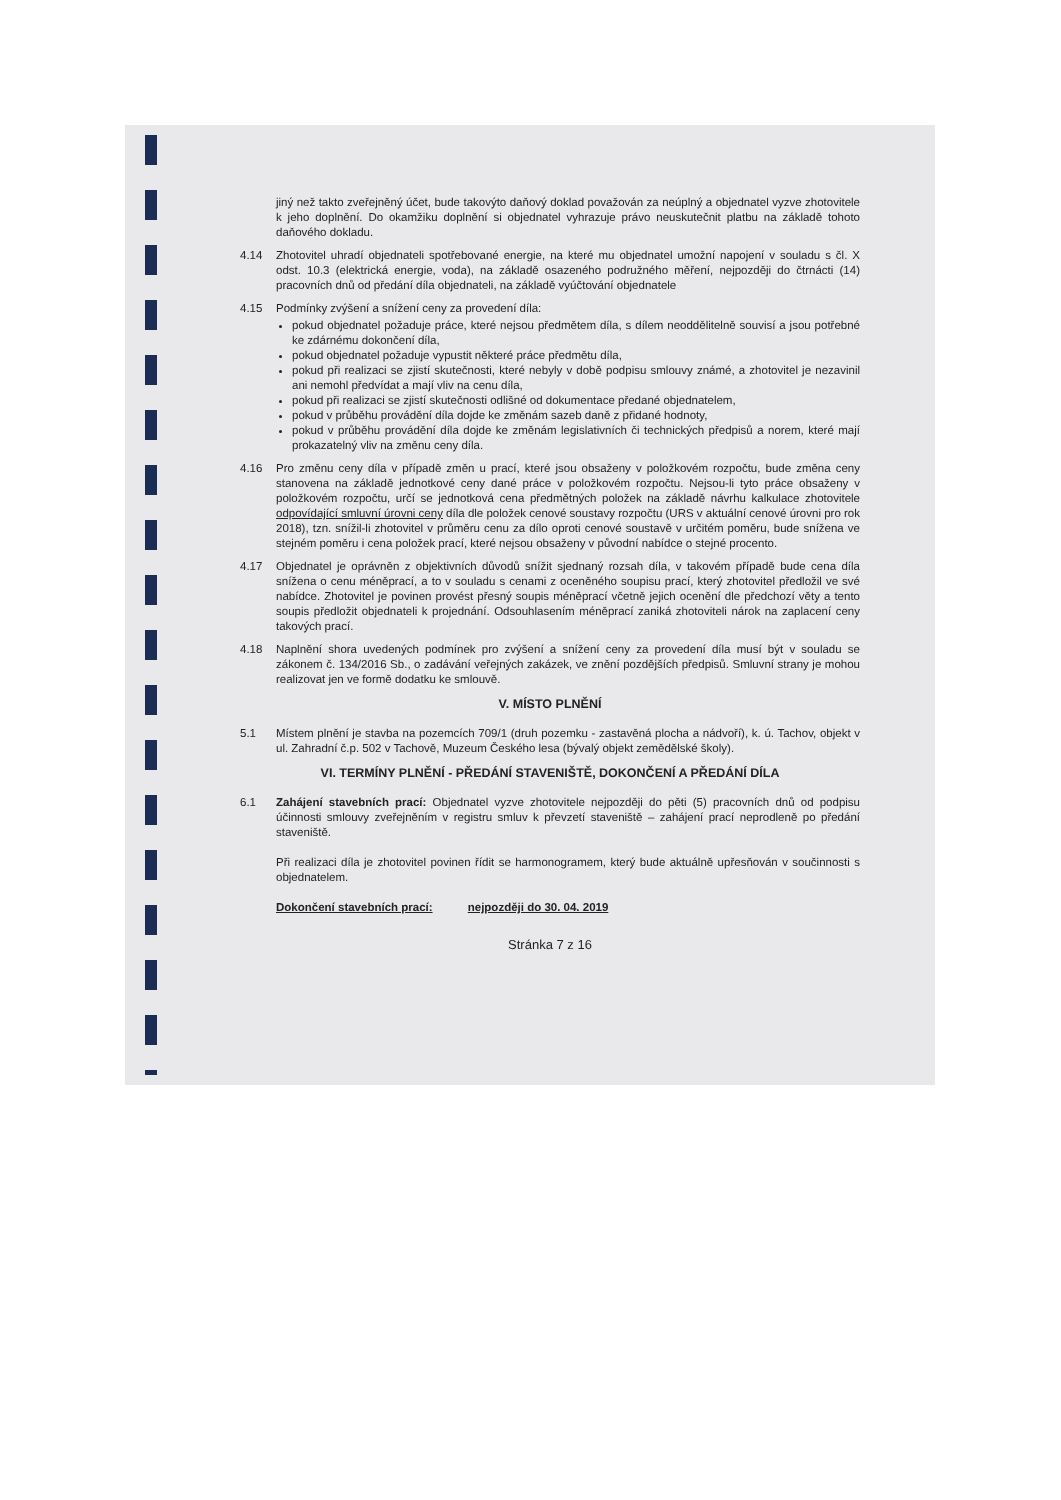jiný než takto zveřejněný účet, bude takovýto daňový doklad považován za neúplný a objednatel vyzve zhotovitele k jeho doplnění. Do okamžiku doplnění si objednatel vyhrazuje právo neuskutečnit platbu na základě tohoto daňového dokladu.
4.14 Zhotovitel uhradí objednateli spotřebované energie, na které mu objednatel umožní napojení v souladu s čl. X odst. 10.3 (elektrická energie, voda), na základě osazeného podružného měření, nejpozději do čtrnácti (14) pracovních dnů od předání díla objednateli, na základě vyúčtování objednatele
4.15 Podmínky zvýšení a snížení ceny za provedení díla:
pokud objednatel požaduje práce, které nejsou předmětem díla, s dílem neoddělitelně souvisí a jsou potřebné ke zdárnému dokončení díla,
pokud objednatel požaduje vypustit některé práce předmětu díla,
pokud při realizaci se zjistí skutečnosti, které nebyly v době podpisu smlouvy známé, a zhotovitel je nezavinil ani nemohl předvídat a mají vliv na cenu díla,
pokud při realizaci se zjistí skutečnosti odlišné od dokumentace předané objednatelem,
pokud v průběhu provádění díla dojde ke změnám sazeb daně z přidané hodnoty,
pokud v průběhu provádění díla dojde ke změnám legislativních či technických předpisů a norem, které mají prokazatelný vliv na změnu ceny díla.
4.16 Pro změnu ceny díla v případě změn u prací, které jsou obsaženy v položkovém rozpočtu, bude změna ceny stanovena na základě jednotkové ceny dané práce v položkovém rozpočtu. Nejsou-li tyto práce obsaženy v položkovém rozpočtu, určí se jednotková cena předmětných položek na základě návrhu kalkulace zhotovitele odpovídající smluvní úrovni ceny díla dle položek cenové soustavy rozpočtu (URS v aktuální cenové úrovni pro rok 2018), tzn. snížil-li zhotovitel v průměru cenu za dílo oproti cenové soustavě v určitém poměru, bude snížena ve stejném poměru i cena položek prací, které nejsou obsaženy v původní nabídce o stejné procento.
4.17 Objednatel je oprávněn z objektivních důvodů snížit sjednaný rozsah díla, v takovém případě bude cena díla snížena o cenu méněprací, a to v souladu s cenami z oceněného soupisu prací, který zhotovitel předložil ve své nabídce. Zhotovitel je povinen provést přesný soupis méněprací včetně jejich ocenění dle předchozí věty a tento soupis předložit objednateli k projednání. Odsouhlasením méněprací zaniká zhotoviteli nárok na zaplacení ceny takových prací.
4.18 Naplnění shora uvedených podmínek pro zvýšení a snížení ceny za provedení díla musí být v souladu se zákonem č. 134/2016 Sb., o zadávání veřejných zakázek, ve znění pozdějších předpisů. Smluvní strany je mohou realizovat jen ve formě dodatku ke smlouvě.
V. MÍSTO PLNĚNÍ
5.1 Místem plnění je stavba na pozemcích 709/1 (druh pozemku - zastavěná plocha a nádvoří), k. ú. Tachov, objekt v ul. Zahradní č.p. 502 v Tachově, Muzeum Českého lesa (bývalý objekt zemědělské školy).
VI. TERMÍNY PLNĚNÍ - PŘEDÁNÍ STAVENIŠTĚ, DOKONČENÍ A PŘEDÁNÍ DÍLA
6.1 Zahájení stavebních prací: Objednatel vyzve zhotovitele nejpozději do pěti (5) pracovních dnů od podpisu účinnosti smlouvy zveřejněním v registru smluv k převzetí staveniště – zahájení prací neprodleně po předání staveniště.
Při realizaci díla je zhotovitel povinen řídit se harmonogramem, který bude aktuálně upřesňován v součinnosti s objednatelem.
Dokončení stavebních prací: nejpozději do 30. 04. 2019
Stránka 7 z 16